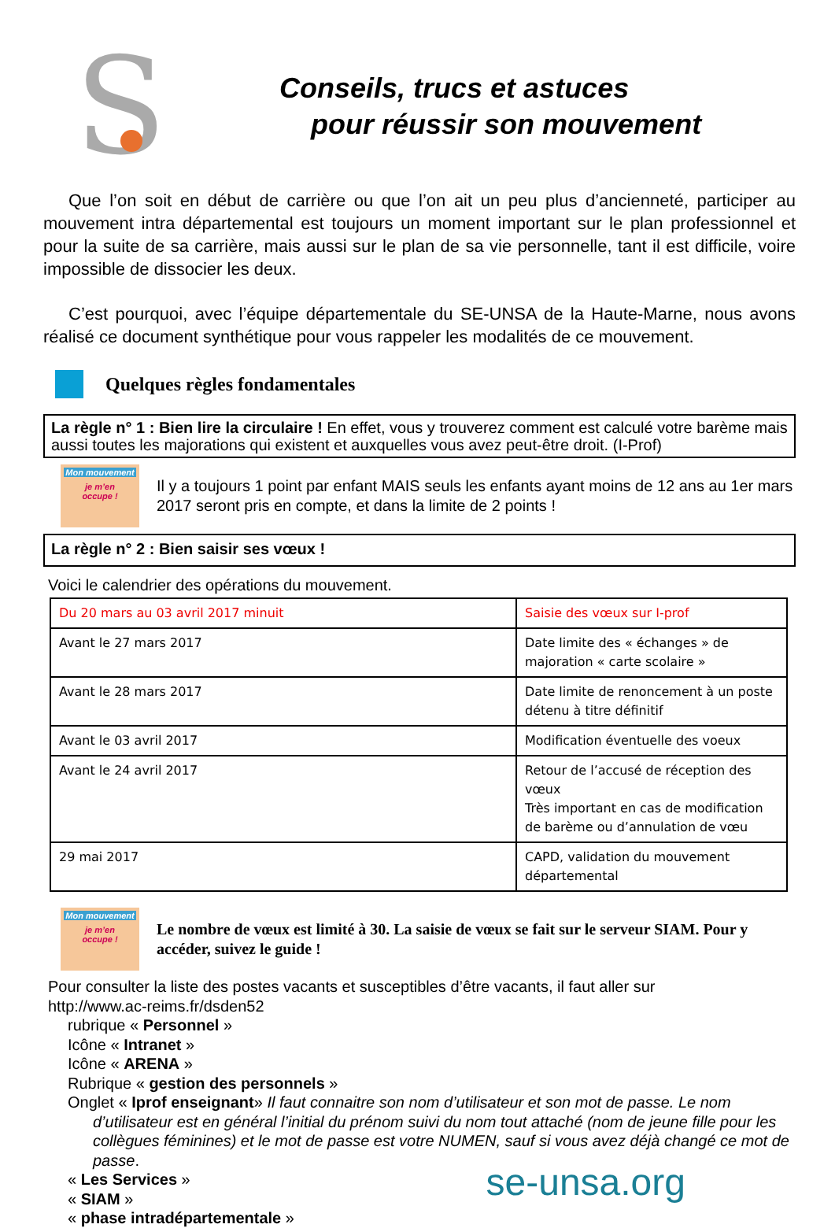S
Conseils, trucs et astuces
pour réussir son mouvement
Que l’on soit en début de carrière ou que l’on ait un peu plus d’ancienneté, participer au mouvement intra départemental est toujours un moment important sur le plan professionnel et pour la suite de sa carrière, mais aussi sur le plan de sa vie personnelle, tant il est difficile, voire impossible de dissocier les deux.
C’est pourquoi, avec l’équipe départementale du SE-UNSA de la Haute-Marne, nous avons réalisé ce document synthétique pour vous rappeler les modalités de ce mouvement.
Quelques règles fondamentales
La règle n° 1 : Bien lire la circulaire ! En effet, vous y trouverez comment est calculé votre barème mais aussi toutes les majorations qui existent et auxquelles vous avez peut-être droit. (I-Prof)
Mon mouvement
je m’en
occupe !
Il y a toujours 1 point par enfant MAIS seuls les enfants ayant moins de 12 ans au 1er mars 2017 seront pris en compte, et dans la limite de 2 points !
La règle n° 2 : Bien saisir ses vœux !
Voici le calendrier des opérations du mouvement.
| Du 20 mars au 03 avril 2017 minuit | Saisie des vœux sur I-prof |
| Avant le 27 mars 2017 | Date limite des « échanges » de majoration « carte scolaire » |
| Avant le 28 mars 2017 | Date limite de renoncement à un poste détenu à titre définitif |
| Avant le 03 avril 2017 | Modification éventuelle des voeux |
| Avant le 24 avril 2017 | Retour de l’accusé de réception des vœux Très important en cas de modification de barème ou d’annulation de vœu |
| 29 mai 2017 | CAPD, validation du mouvement départemental |
Mon mouvement
je m’en
occupe !
Le nombre de vœux est limité à 30. La saisie de vœux se fait sur le serveur SIAM. Pour y accéder, suivez le guide !
Pour consulter la liste des postes vacants et susceptibles d’être vacants, il faut aller sur
http://www.ac-reims.fr/dsden52
rubrique « Personnel »
Icône « Intranet »
Icône « ARENA »
Rubrique « gestion des personnels »
Onglet « Iprof enseignant» Il faut connaitre son nom d’utilisateur et son mot de passe. Le nom
d’utilisateur est en général l’initial du prénom suivi du nom tout attaché (nom de jeune fille pour les collègues féminines) et le mot de passe est votre NUMEN, sauf si vous avez déjà changé ce mot de passe.
« Les Services »
« SIAM »
« phase intradépartementale »
se-unsa.org